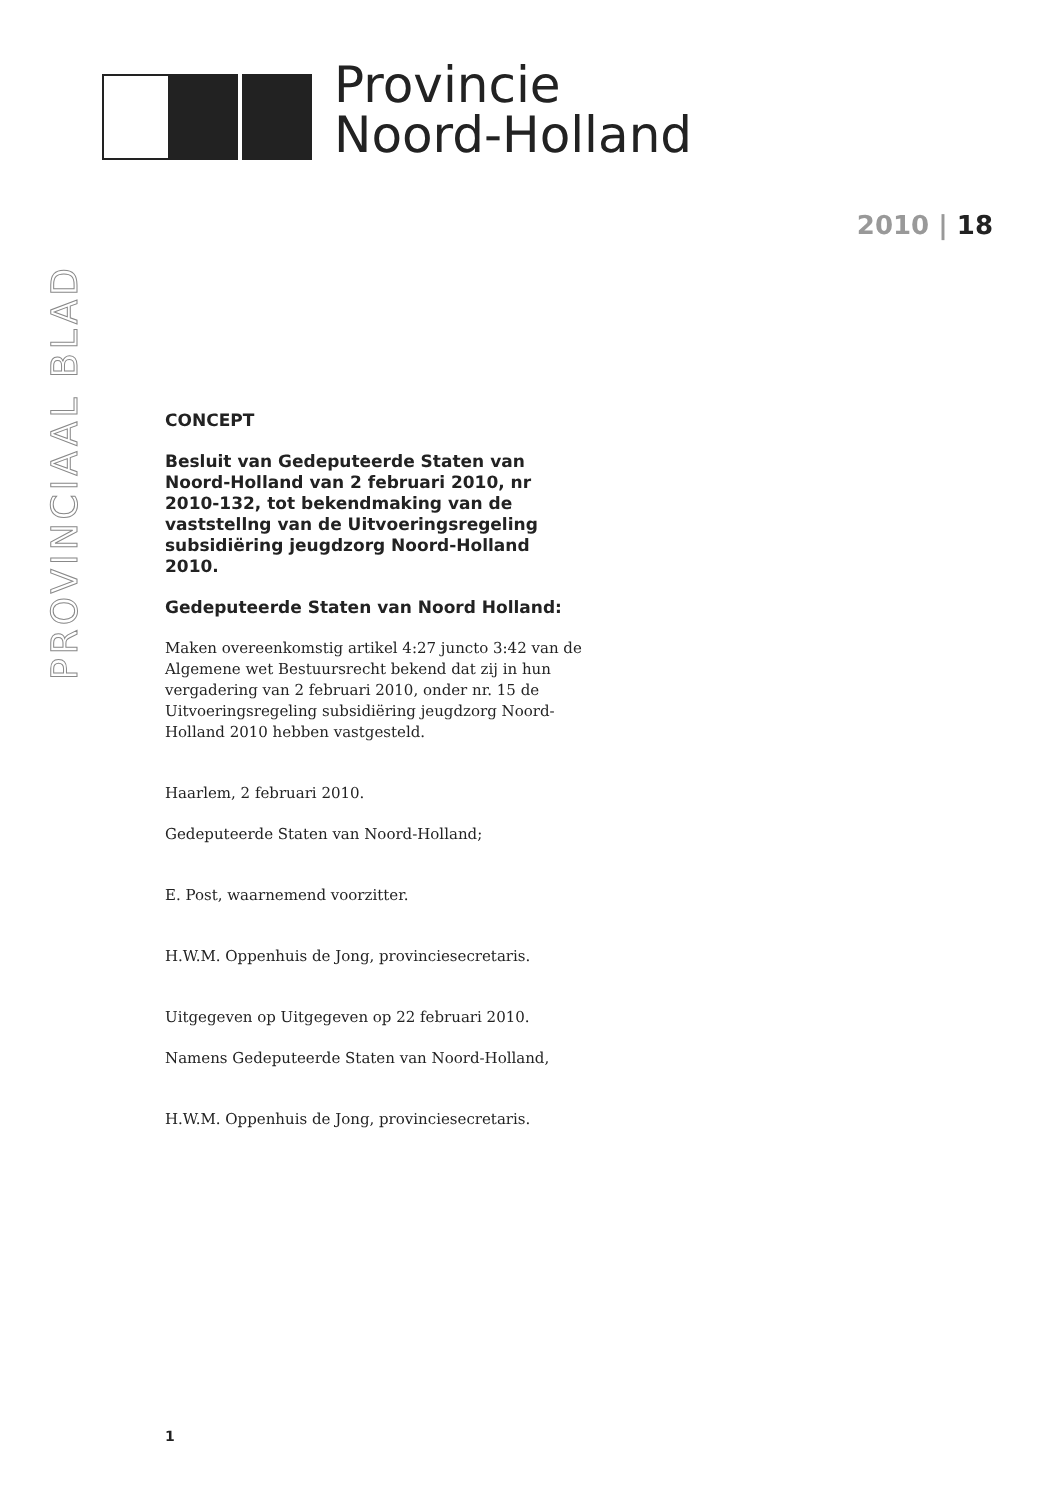Provincie
Noord-Holland
PROVINCIAAL BLAD
2010 | 18
CONCEPT
Besluit van Gedeputeerde Staten van Noord-Holland van 2 februari 2010, nr 2010-132, tot bekendmaking van de vaststellng van de Uitvoeringsregeling subsidiëring jeugdzorg Noord-Holland 2010.
Gedeputeerde Staten van Noord Holland:
Maken overeenkomstig artikel 4:27 juncto 3:42 van de Algemene wet Bestuursrecht bekend dat zij in hun vergadering van 2 februari 2010, onder nr. 15 de Uitvoeringsregeling subsidiëring jeugdzorg Noord-Holland 2010 hebben vastgesteld.
Haarlem, 2 februari 2010.
Gedeputeerde Staten van Noord-Holland;
E. Post, waarnemend voorzitter.
H.W.M. Oppenhuis de Jong, provinciesecretaris.
Uitgegeven op Uitgegeven op 22 februari 2010.
Namens Gedeputeerde Staten van Noord-Holland,
H.W.M. Oppenhuis de Jong, provinciesecretaris.
1